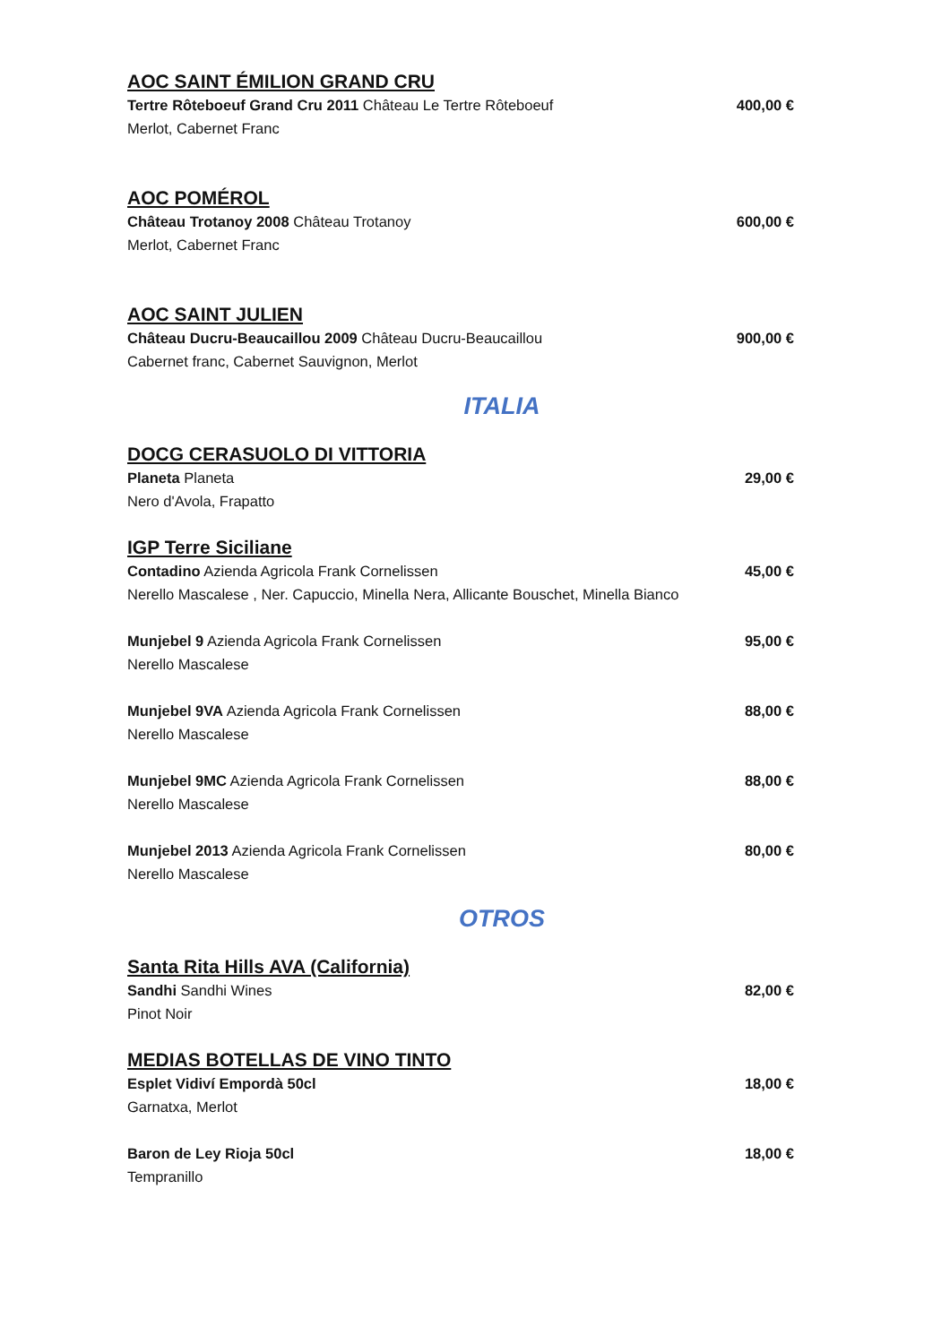AOC SAINT ÉMILION GRAND CRU
Tertre Rôteboeuf Grand Cru 2011 Château Le Tertre Rôteboeuf 400,00 €
Merlot, Cabernet Franc
AOC POMÉROL
Château Trotanoy 2008 Château Trotanoy 600,00 €
Merlot, Cabernet Franc
AOC SAINT JULIEN
Château Ducru-Beaucaillou 2009 Château Ducru-Beaucaillou 900,00 €
Cabernet franc, Cabernet Sauvignon, Merlot
ITALIA
DOCG CERASUOLO DI VITTORIA
Planeta Planeta 29,00 €
Nero d'Avola, Frapatto
IGP Terre Siciliane
Contadino Azienda Agricola Frank Cornelissen 45,00 €
Nerello Mascalese , Ner. Capuccio, Minella Nera, Allicante Bouschet, Minella Bianco
Munjebel 9 Azienda Agricola Frank Cornelissen 95,00 €
Nerello Mascalese
Munjebel 9VA Azienda Agricola Frank Cornelissen 88,00 €
Nerello Mascalese
Munjebel 9MC Azienda Agricola Frank Cornelissen 88,00 €
Nerello Mascalese
Munjebel 2013 Azienda Agricola Frank Cornelissen 80,00 €
Nerello Mascalese
OTROS
Santa Rita Hills AVA (California)
Sandhi Sandhi Wines 82,00 €
Pinot Noir
MEDIAS BOTELLAS DE VINO TINTO
Esplet Vidiví Empordà 50cl 18,00 €
Garnatxa, Merlot
Baron de Ley Rioja 50cl 18,00 €
Tempranillo